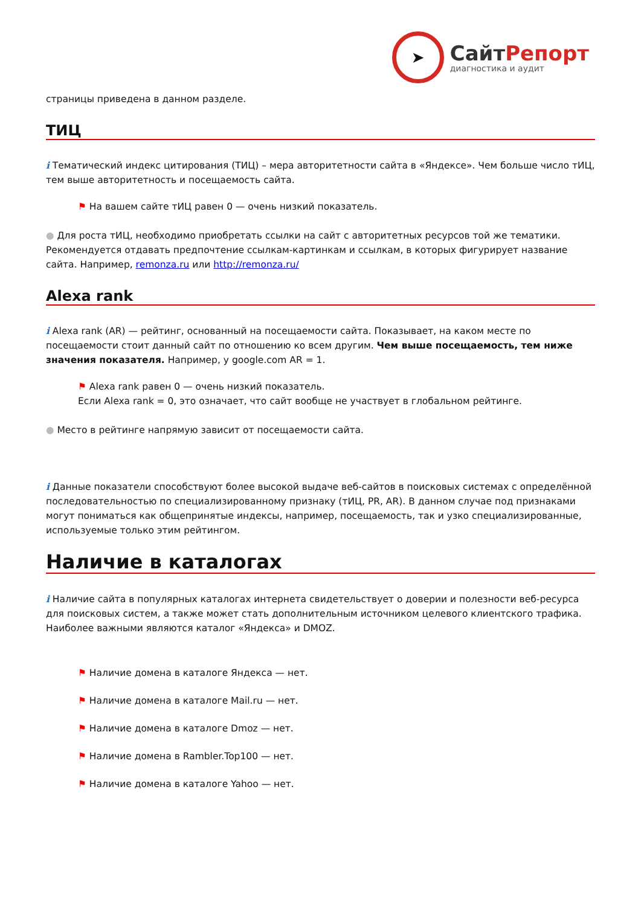➤
СайтРепорт
диагностика и аудит
страницы приведена в данном разделе.
ТИЦ
i Тематический индекс цитирования (ТИЦ) – мера авторитетности сайта в «Яндексе». Чем больше число тИЦ, тем выше авторитетность и посещаемость сайта.
⚑ На вашем сайте тИЦ равен 0 — очень низкий показатель.
● Для роста тИЦ, необходимо приобретать ссылки на сайт с авторитетных ресурсов той же тематики. Рекомендуется отдавать предпочтение ссылкам-картинкам и ссылкам, в которых фигурирует название сайта. Например, remonza.ru или http://remonza.ru/
Alexa rank
i Alexa rank (AR) — рейтинг, основанный на посещаемости сайта. Показывает, на каком месте по посещаемости стоит данный сайт по отношению ко всем другим. Чем выше посещаемость, тем ниже значения показателя. Например, у google.com AR = 1.
⚑ Alexa rank равен 0 — очень низкий показатель.
Если Alexa rank = 0, это означает, что сайт вообще не участвует в глобальном рейтинге.
● Место в рейтинге напрямую зависит от посещаемости сайта.
i Данные показатели способствуют более высокой выдаче веб-сайтов в поисковых системах с определённой последовательностью по специализированному признаку (тИЦ, PR, AR). В данном случае под признаками могут пониматься как общепринятые индексы, например, посещаемость, так и узко специализированные, используемые только этим рейтингом.
Наличие в каталогах
i Наличие сайта в популярных каталогах интернета свидетельствует о доверии и полезности веб-ресурса для поисковых систем, а также может стать дополнительным источником целевого клиентского трафика. Наиболее важными являются каталог «Яндекса» и DMOZ.
⚑ Наличие домена в каталоге Яндекса — нет.
⚑ Наличие домена в каталоге Mail.ru — нет.
⚑ Наличие домена в каталоге Dmoz — нет.
⚑ Наличие домена в Rambler.Top100 — нет.
⚑ Наличие домена в каталоге Yahoo — нет.